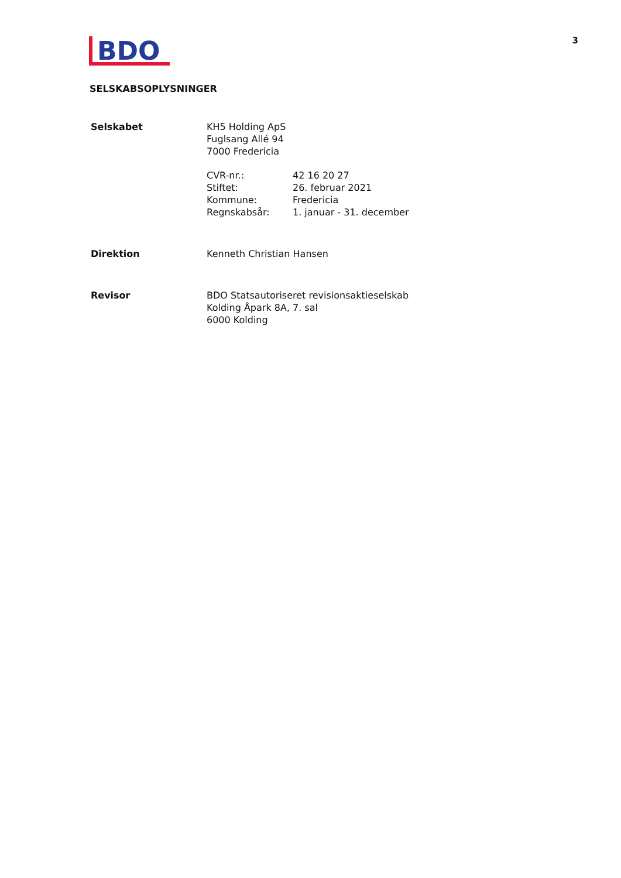BDO
3
SELSKABSOPLYSNINGER
Selskabet KH5 Holding ApS
Fuglsang Allé 94
7000 Fredericia
CVR-nr.:
Stiftet:
Kommune:
Regnskabsår:
42 16 20 27
26. februar 2021
Fredericia
1. januar - 31. december
Direktion Kenneth Christian Hansen
Revisor BDO Statsautoriseret revisionsaktieselskab
Kolding Åpark 8A, 7. sal
6000 Kolding